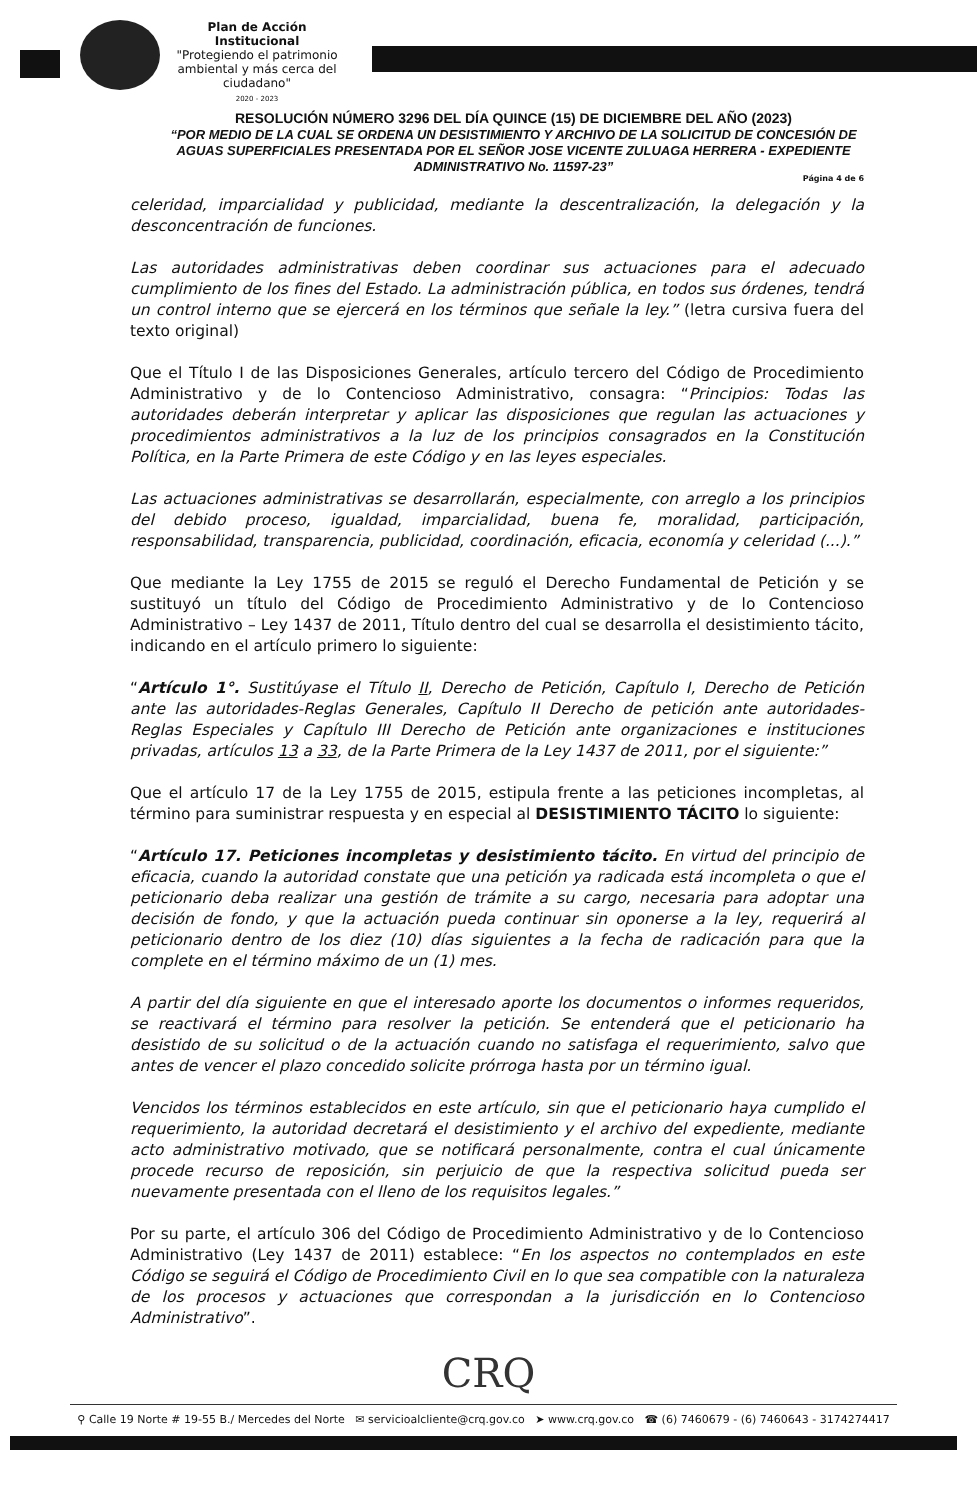Plan de Acción Institucional
"Protegiendo el patrimonio ambiental y más cerca del ciudadano"
2020 - 2023
RESOLUCIÓN NÚMERO 3296 DEL DÍA QUINCE (15) DE DICIEMBRE DEL AÑO (2023)
“POR MEDIO DE LA CUAL SE ORDENA UN DESISTIMIENTO Y ARCHIVO DE LA SOLICITUD DE CONCESIÓN DE AGUAS SUPERFICIALES PRESENTADA POR EL SEÑOR JOSE VICENTE ZULUAGA HERRERA - EXPEDIENTE ADMINISTRATIVO No. 11597-23”
Página 4 de 6
celeridad, imparcialidad y publicidad, mediante la descentralización, la delegación y la desconcentración de funciones.
Las autoridades administrativas deben coordinar sus actuaciones para el adecuado cumplimiento de los fines del Estado. La administración pública, en todos sus órdenes, tendrá un control interno que se ejercerá en los términos que señale la ley.” (letra cursiva fuera del texto original)
Que el Título I de las Disposiciones Generales, artículo tercero del Código de Procedimiento Administrativo y de lo Contencioso Administrativo, consagra: “Principios: Todas las autoridades deberán interpretar y aplicar las disposiciones que regulan las actuaciones y procedimientos administrativos a la luz de los principios consagrados en la Constitución Política, en la Parte Primera de este Código y en las leyes especiales.
Las actuaciones administrativas se desarrollarán, especialmente, con arreglo a los principios del debido proceso, igualdad, imparcialidad, buena fe, moralidad, participación, responsabilidad, transparencia, publicidad, coordinación, eficacia, economía y celeridad (...).”
Que mediante la Ley 1755 de 2015 se reguló el Derecho Fundamental de Petición y se sustituyó un título del Código de Procedimiento Administrativo y de lo Contencioso Administrativo – Ley 1437 de 2011, Título dentro del cual se desarrolla el desistimiento tácito, indicando en el artículo primero lo siguiente:
“Artículo 1°. Sustitúyase el Título II, Derecho de Petición, Capítulo I, Derecho de Petición ante las autoridades-Reglas Generales, Capítulo II Derecho de petición ante autoridades-Reglas Especiales y Capítulo III Derecho de Petición ante organizaciones e instituciones privadas, artículos 13 a 33, de la Parte Primera de la Ley 1437 de 2011, por el siguiente:”
Que el artículo 17 de la Ley 1755 de 2015, estipula frente a las peticiones incompletas, al término para suministrar respuesta y en especial al DESISTIMIENTO TÁCITO lo siguiente:
“Artículo 17. Peticiones incompletas y desistimiento tácito. En virtud del principio de eficacia, cuando la autoridad constate que una petición ya radicada está incompleta o que el peticionario deba realizar una gestión de trámite a su cargo, necesaria para adoptar una decisión de fondo, y que la actuación pueda continuar sin oponerse a la ley, requerirá al peticionario dentro de los diez (10) días siguientes a la fecha de radicación para que la complete en el término máximo de un (1) mes.
A partir del día siguiente en que el interesado aporte los documentos o informes requeridos, se reactivará el término para resolver la petición. Se entenderá que el peticionario ha desistido de su solicitud o de la actuación cuando no satisfaga el requerimiento, salvo que antes de vencer el plazo concedido solicite prórroga hasta por un término igual.
Vencidos los términos establecidos en este artículo, sin que el peticionario haya cumplido el requerimiento, la autoridad decretará el desistimiento y el archivo del expediente, mediante acto administrativo motivado, que se notificará personalmente, contra el cual únicamente procede recurso de reposición, sin perjuicio de que la respectiva solicitud pueda ser nuevamente presentada con el lleno de los requisitos legales.”
Por su parte, el artículo 306 del Código de Procedimiento Administrativo y de lo Contencioso Administrativo (Ley 1437 de 2011) establece: “En los aspectos no contemplados en este Código se seguirá el Código de Procedimiento Civil en lo que sea compatible con la naturaleza de los procesos y actuaciones que correspondan a la jurisdicción en lo Contencioso Administrativo”.
CRQ
⚲ Calle 19 Norte # 19-55 B./ Mercedes del Norte ✉ servicioalcliente@crq.gov.co ➤ www.crq.gov.co ☎ (6) 7460679 - (6) 7460643 - 3174274417